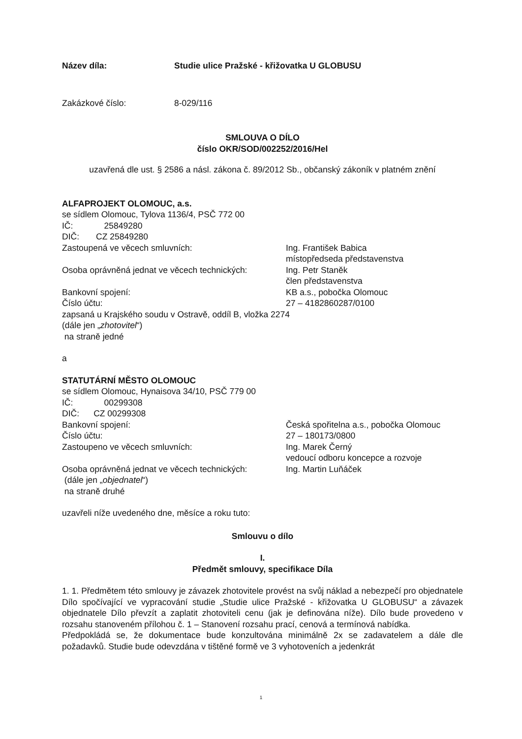Název díla: Studie ulice Pražské - křižovatka U GLOBUSU
Zakázkové číslo: 8-029/116
SMLOUVA O DÍLO
číslo OKR/SOD/002252/2016/Hel
uzavřená dle ust. § 2586 a násl. zákona č. 89/2012 Sb., občanský zákoník v platném znění
ALFAPROJEKT OLOMOUC, a.s.
se sídlem Olomouc, Tylova 1136/4, PSČ 772 00
IČ: 25849280
DIČ: CZ 25849280
Zastoupená ve věcech smluvních: Ing. František Babica
místopředseda představenstva
Osoba oprávněná jednat ve věcech technických: Ing. Petr Staněk
člen představenstva
Bankovní spojení: KB a.s., pobočka Olomouc
Číslo účtu: 27 – 4182860287/0100
zapsaná u Krajského soudu v Ostravě, oddíl B, vložka 2274
(dále jen „zhotovitel“)
na straně jedné
a
STATUTÁRNÍ MĚSTO OLOMOUC
se sídlem Olomouc, Hynaisova 34/10, PSČ 779 00
IČ: 00299308
DIČ: CZ 00299308
Bankovní spojení: Česká spořitelna a.s., pobočka Olomouc
Číslo účtu: 27 – 180173/0800
Zastoupeno ve věcech smluvních: Ing. Marek Černý
vedoucí odboru koncepce a rozvoje
Osoba oprávněná jednat ve věcech technických: Ing. Martin Luňáček
(dále jen „objednatel“)
na straně druhé
uzavřeli níže uvedeného dne, měsíce a roku tuto:
Smlouvu o dílo
I.
Předmět smlouvy, specifikace Díla
1. 1. Předmětem této smlouvy je závazek zhotovitele provést na svůj náklad a nebezpečí pro objednatele Dílo spočívající ve vypracování studie „Studie ulice Pražské - křižovatka U GLOBUSU“ a závazek objednatele Dílo převzít a zaplatit zhotoviteli cenu (jak je definována níže). Dílo bude provedeno v rozsahu stanoveném přílohou č. 1 – Stanovení rozsahu prací, cenová a termínová nabídka.
Předpokládá se, že dokumentace bude konzultována minimálně 2x se zadavatelem a dále dle požadavků. Studie bude odevzdána v tištěné formě ve 3 vyhotoveních a jedenkrát
1